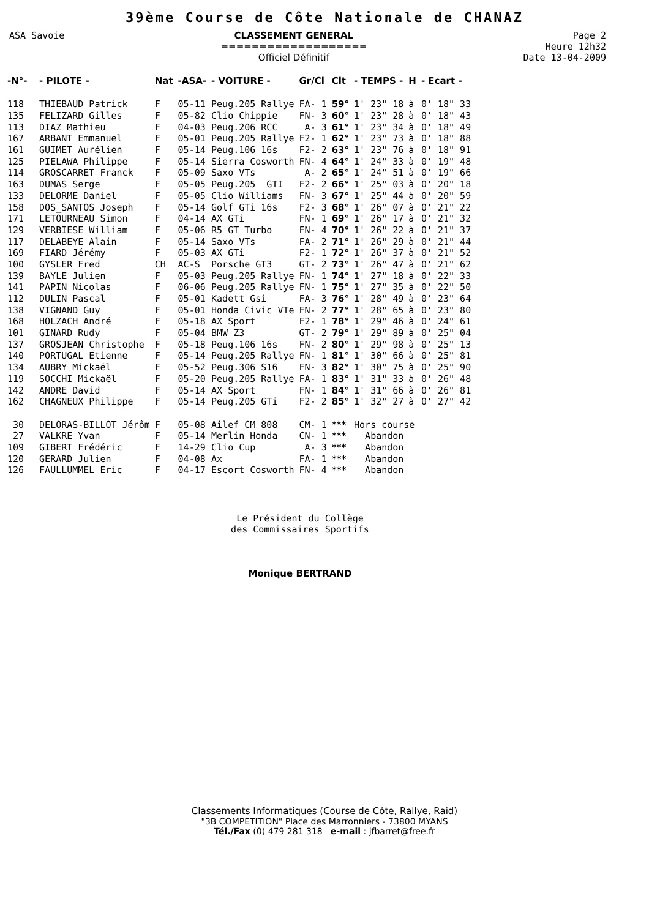39ème Course de Côte Nationale de CHANAZ
ASA Savoie CLASSEMENT GENERAL
===================
Officiel Définitif
Page 2
Heure 12h32
Date 13-04-2009
| -N°- | - PILOTE - | Nat | -ASA- | - VOITURE - | Gr/Cl | Clt | - TEMPS - | H | - Ecart - |
| --- | --- | --- | --- | --- | --- | --- | --- | --- | --- |
| 118 | THIEBAUD Patrick | F | 05-11 | Peug.205 Rallye | FA- 1 | 59° | 1' 23" 18 | à | 0' 18" 33 |
| 135 | FELIZARD Gilles | F | 05-82 | Clio Chippie | FN- 3 | 60° | 1' 23" 28 | à | 0' 18" 43 |
| 113 | DIAZ Mathieu | F | 04-03 | Peug.206 RCC | A- 3 | 61° | 1' 23" 34 | à | 0' 18" 49 |
| 167 | ARBANT Emmanuel | F | 05-01 | Peug.205 Rallye | F2- 1 | 62° | 1' 23" 73 | à | 0' 18" 88 |
| 161 | GUIMET Aurélien | F | 05-14 | Peug.106 16s | F2- 2 | 63° | 1' 23" 76 | à | 0' 18" 91 |
| 125 | PIELAWA Philippe | F | 05-14 | Sierra Cosworth | FN- 4 | 64° | 1' 24" 33 | à | 0' 19" 48 |
| 114 | GROSCARRET Franck | F | 05-09 | Saxo VTs | A- 2 | 65° | 1' 24" 51 | à | 0' 19" 66 |
| 163 | DUMAS Serge | F | 05-05 | Peug.205 GTI | F2- 2 | 66° | 1' 25" 03 | à | 0' 20" 18 |
| 133 | DELORME Daniel | F | 05-05 | Clio Williams | FN- 3 | 67° | 1' 25" 44 | à | 0' 20" 59 |
| 158 | DOS_SANTOS Joseph | F | 05-14 | Golf GTi 16s | F2- 3 | 68° | 1' 26" 07 | à | 0' 21" 22 |
| 171 | LETOURNEAU Simon | F | 04-14 | AX GTi | FN- 1 | 69° | 1' 26" 17 | à | 0' 21" 32 |
| 129 | VERBIESE William | F | 05-06 | R5 GT Turbo | FN- 4 | 70° | 1' 26" 22 | à | 0' 21" 37 |
| 117 | DELABEYE Alain | F | 05-14 | Saxo VTs | FA- 2 | 71° | 1' 26" 29 | à | 0' 21" 44 |
| 169 | FIARD Jérémy | F | 05-03 | AX GTi | F2- 1 | 72° | 1' 26" 37 | à | 0' 21" 52 |
| 100 | GYSLER Fred | CH | AC-S | Porsche GT3 | GT- 2 | 73° | 1' 26" 47 | à | 0' 21" 62 |
| 139 | BAYLE Julien | F | 05-03 | Peug.205 Rallye | FN- 1 | 74° | 1' 27" 18 | à | 0' 22" 33 |
| 141 | PAPIN Nicolas | F | 06-06 | Peug.205 Rallye | FN- 1 | 75° | 1' 27" 35 | à | 0' 22" 50 |
| 112 | DULIN Pascal | F | 05-01 | Kadett Gsi | FA- 3 | 76° | 1' 28" 49 | à | 0' 23" 64 |
| 138 | VIGNAND Guy | F | 05-01 | Honda Civic VTe | FN- 2 | 77° | 1' 28" 65 | à | 0' 23" 80 |
| 168 | HOLZACH André | F | 05-18 | AX Sport | F2- 1 | 78° | 1' 29" 46 | à | 0' 24" 61 |
| 101 | GINARD Rudy | F | 05-04 | BMW Z3 | GT- 2 | 79° | 1' 29" 89 | à | 0' 25" 04 |
| 137 | GROSJEAN Christophe | F | 05-18 | Peug.106 16s | FN- 2 | 80° | 1' 29" 98 | à | 0' 25" 13 |
| 140 | PORTUGAL Etienne | F | 05-14 | Peug.205 Rallye | FN- 1 | 81° | 1' 30" 66 | à | 0' 25" 81 |
| 134 | AUBRY Mickaël | F | 05-52 | Peug.306 S16 | FN- 3 | 82° | 1' 30" 75 | à | 0' 25" 90 |
| 119 | SOCCHI Mickaël | F | 05-20 | Peug.205 Rallye | FA- 1 | 83° | 1' 31" 33 | à | 0' 26" 48 |
| 142 | ANDRE David | F | 05-14 | AX Sport | FN- 1 | 84° | 1' 31" 66 | à | 0' 26" 81 |
| 162 | CHAGNEUX Philippe | F | 05-14 | Peug.205 GTi | F2- 2 | 85° | 1' 32" 27 | à | 0' 27" 42 |
| 30 | DELORAS-BILLOT Jérôm | F | 05-08 | Ailef CM 808 | CM- 1 | *** | Hors course | | |
| 27 | VALKRE Yvan | F | 05-14 | Merlin Honda | CN- 1 | *** | Abandon | | |
| 109 | GIBERT Frédéric | F | 14-29 | Clio Cup | A- 3 | *** | Abandon | | |
| 120 | GERARD Julien | F | 04-08 | Ax | FA- 1 | *** | Abandon | | |
| 126 | FAULLUMMEL Eric | F | 04-17 | Escort Cosworth | FN- 4 | *** | Abandon | | |
Le Président du Collège
des Commissaires Sportifs
Monique BERTRAND
Classements Informatiques (Course de Côte, Rallye, Raid)
"3B COMPETITION" Place des Marronniers - 73800 MYANS
Tél./Fax (0) 479 281 318 e-mail : jfbarret@free.fr